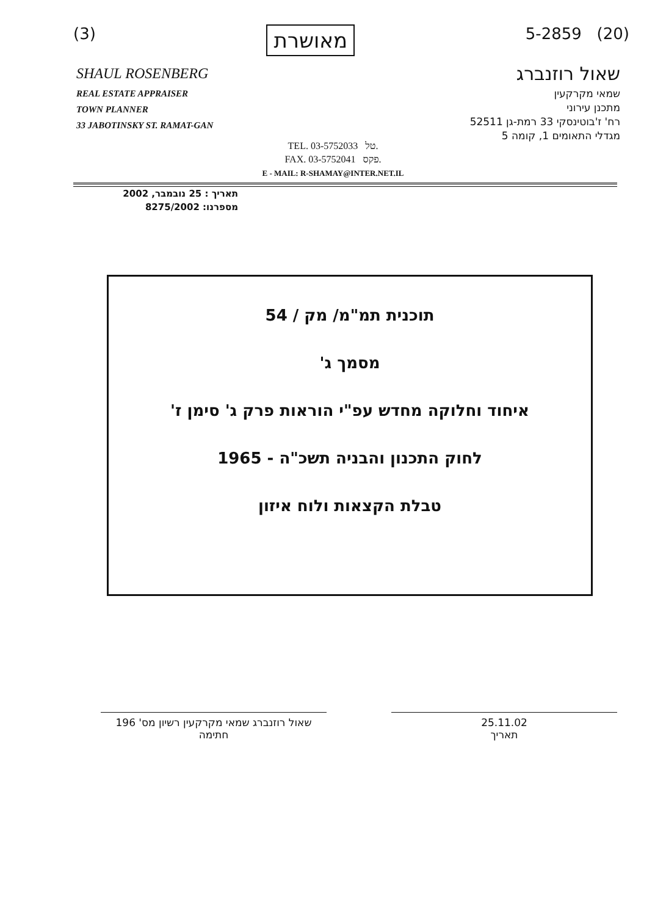(3) מאושרת 5-2859 (20)
SHAUL ROSENBERG
REAL ESTATE APPRAISER
TOWN PLANNER
33 JABOTINSKY ST. RAMAT-GAN
שאול רוזנברג
שמאי מקרקעין
מתכנן עירוני
רח' ז'בוטינסקי 33 רמת-גן 52511
מגדלי התאומים 1, קומה 5
TEL. 03-5752033 טל.
FAX. 03-5752041 פקס.
E - MAIL: R-SHAMAY@INTER.NET.IL
תאריך : 25 נובמבר, 2002
מספרנו: 8275/2002
תוכנית תמ"מ/ מק / 54
מסמך ג'
איחוד וחלוקה מחדש עפ"י הוראות פרק ג' סימן ז'
לחוק התכנון והבניה תשכ"ה - 1965
טבלת הקצאות ולוח איזון
25.11.02
תאריך
שאול רוזנברג שמאי מקרקעין רשיון מס' 196
חתימה